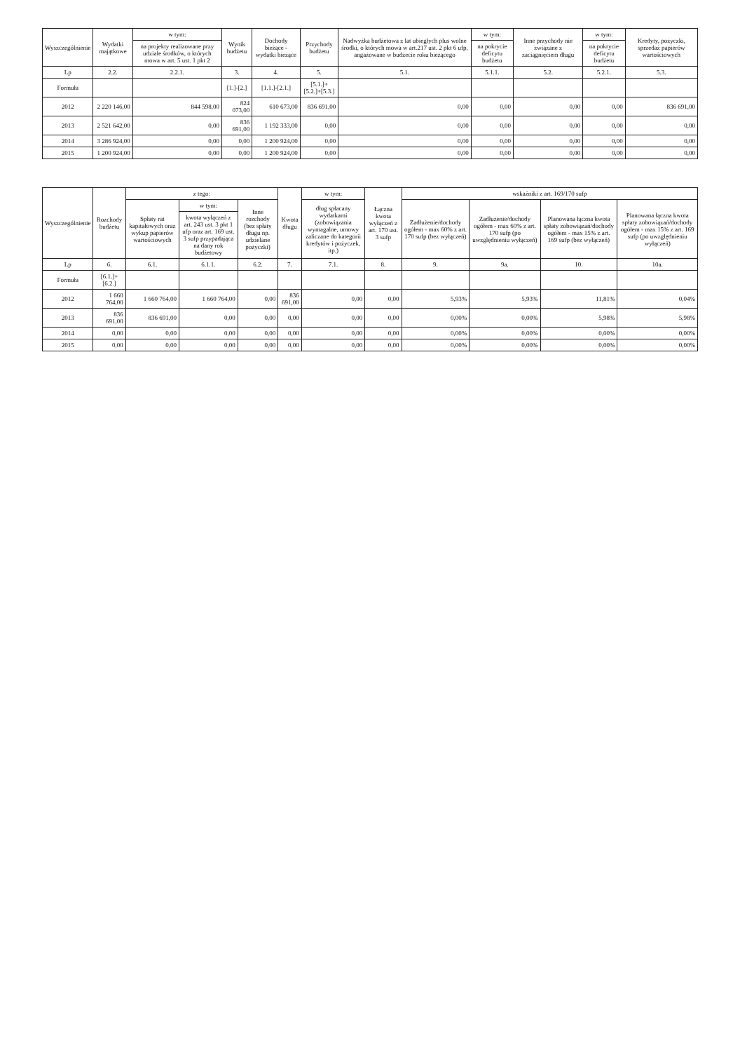| Wyszczególnienie | Wydatki majątkowe | w tym: | Wynik budżetu | Dochody bieżące - wydatki bieżące | Przychody budżetu | Nadwyżka budżetowa z lat ubiegłych plus wolne środki, o których mowa w art.217 ust. 2 pkt 6 ufp, angażowane w budżecie roku bieżącego | w tym: | Inne przychody nie związane z zaciągnięciem długu | w tym: | Kredyty, pożyczki, sprzedaż papierów wartościowych |
| --- | --- | --- | --- | --- | --- | --- | --- | --- | --- | --- |
| | | na projekty realizowane przy udziale środków, o których mowa w art. 5 ust. 1 pkt 2 | | | | | na pokrycie deficytu budżetu | | na pokrycie deficytu budżetu | |
| Lp | 2.2. | 2.2.1. | 3. | 4. | 5. | 5.1. | 5.1.1. | 5.2. | 5.2.1. | 5.3. |
| Formuła | | | [1.]-[2.] | [1.1.]-[2.1.] | [5.1.]+[5.2.]+[5.3.] | | | | | |
| 2012 | 2 220 146,00 | 844 598,00 | 824 073,00 | 610 673,00 | 836 691,00 | 0,00 | 0,00 | 0,00 | 0,00 | 836 691,00 |
| 2013 | 2 521 642,00 | 0,00 | 836 691,00 | 1 192 333,00 | 0,00 | 0,00 | 0,00 | 0,00 | 0,00 | 0,00 |
| 2014 | 3 286 924,00 | 0,00 | 0,00 | 1 200 924,00 | 0,00 | 0,00 | 0,00 | 0,00 | 0,00 | 0,00 |
| 2015 | 1 200 924,00 | 0,00 | 0,00 | 1 200 924,00 | 0,00 | 0,00 | 0,00 | 0,00 | 0,00 | 0,00 |
| Wyszczególnienie | Rozchody budżetu | z tego: | | | Kwota długu | w tym: | Łączna kwota wyłączeń z art. 170 ust. 3 sufp | wskaźniki z art. 169/170 sufp | | | |
| --- | --- | --- | --- | --- | --- | --- | --- | --- | --- | --- | --- |
| | | Spłaty rat kapitałowych oraz wykup papierów wartościowych | w tym: | Inne rozchody (bez spłaty długu np. udzielane pożyczki) | | dług spłacany wydatkami (zobowiązania wymagalne, umowy zaliczane do kategorii kredytów i pożyczek, itp.) | | Zadłużenie/dochody ogółem - max 60% z art. 170 sufp (bez wyłączeń) | Zadłużenie/dochody ogółem - max 60% z art. 170 sufp (po uwzględnieniu wyłączeń) | Planowana łączna kwota spłaty zobowiązań/dochody ogółem - max 15% z art. 169 sufp (bez wyłączeń) | Planowana łączna kwota spłaty zobowiązań/dochody ogółem - max 15% z art. 169 sufp (po uwzględnieniu wyłączeń) |
| | | | kwota wyłączeń z art. 243 ust. 3 pkt 1 ufp oraz art. 169 ust. 3 sufp przypadająca na dany rok budżetowy | | | | | | | | |
| Lp | 6. | 6.1. | 6.1.1. | 6.2. | 7. | 7.1. | 8. | 9. | 9a. | 10. | 10a. |
| Formuła | [6.1.]+[6.2.] | | | | | | | | | | |
| 2012 | 1 660 764,00 | 1 660 764,00 | 1 660 764,00 | 0,00 | 836 691,00 | 0,00 | 0,00 | 5,93% | 5,93% | 11,81% | 0,04% |
| 2013 | 836 691,00 | 836 691,00 | 0,00 | 0,00 | 0,00 | 0,00 | 0,00 | 0,00% | 0,00% | 5,98% | 5,98% |
| 2014 | 0,00 | 0,00 | 0,00 | 0,00 | 0,00 | 0,00 | 0,00 | 0,00% | 0,00% | 0,00% | 0,00% |
| 2015 | 0,00 | 0,00 | 0,00 | 0,00 | 0,00 | 0,00 | 0,00 | 0,00% | 0,00% | 0,00% | 0,00% |